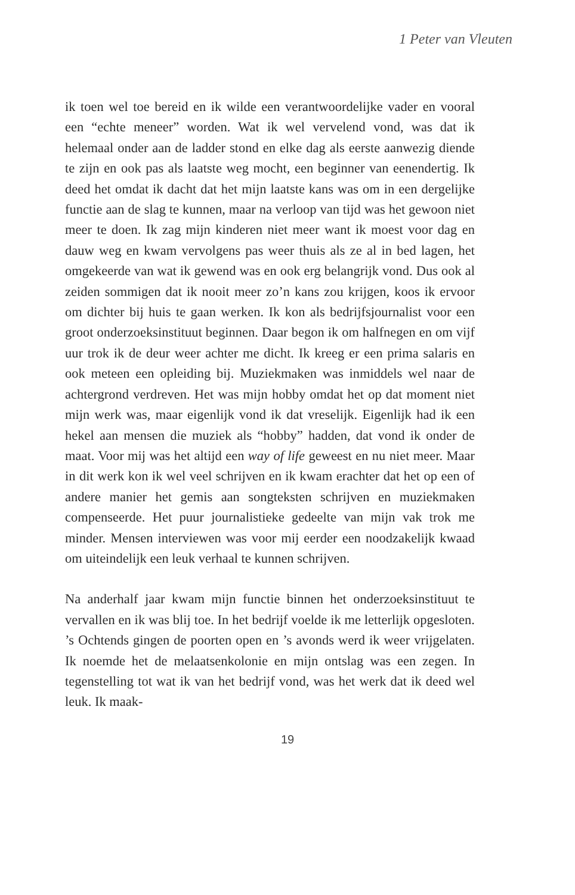1 Peter van Vleuten
ik toen wel toe bereid en ik wilde een verantwoordelijke vader en vooral een “echte meneer” worden. Wat ik wel vervelend vond, was dat ik helemaal onder aan de ladder stond en elke dag als eerste aanwezig diende te zijn en ook pas als laatste weg mocht, een beginner van eenendertig. Ik deed het omdat ik dacht dat het mijn laatste kans was om in een dergelijke functie aan de slag te kunnen, maar na verloop van tijd was het gewoon niet meer te doen. Ik zag mijn kinderen niet meer want ik moest voor dag en dauw weg en kwam vervolgens pas weer thuis als ze al in bed lagen, het omgekeerde van wat ik gewend was en ook erg belangrijk vond. Dus ook al zeiden sommigen dat ik nooit meer zo’n kans zou krijgen, koos ik ervoor om dichter bij huis te gaan werken. Ik kon als bedrijfsjournalist voor een groot onderzoeksinstituut beginnen. Daar begon ik om halfnegen en om vijf uur trok ik de deur weer achter me dicht. Ik kreeg er een prima salaris en ook meteen een opleiding bij. Muziekmaken was inmiddels wel naar de achtergrond verdreven. Het was mijn hobby omdat het op dat moment niet mijn werk was, maar eigenlijk vond ik dat vreselijk. Eigenlijk had ik een hekel aan mensen die muziek als “hobby” hadden, dat vond ik onder de maat. Voor mij was het altijd een way of life geweest en nu niet meer. Maar in dit werk kon ik wel veel schrijven en ik kwam erachter dat het op een of andere manier het gemis aan songteksten schrijven en muziekmaken compenseerde. Het puur journalistieke gedeelte van mijn vak trok me minder. Mensen interviewen was voor mij eerder een noodzakelijk kwaad om uiteindelijk een leuk verhaal te kunnen schrijven.
Na anderhalf jaar kwam mijn functie binnen het onderzoeksinstituut te vervallen en ik was blij toe. In het bedrijf voelde ik me letterlijk opgesloten. ’s Ochtends gingen de poorten open en ’s avonds werd ik weer vrijgelaten. Ik noemde het de melaatsenkolonie en mijn ontslag was een zegen. In tegenstelling tot wat ik van het bedrijf vond, was het werk dat ik deed wel leuk. Ik maak-
19